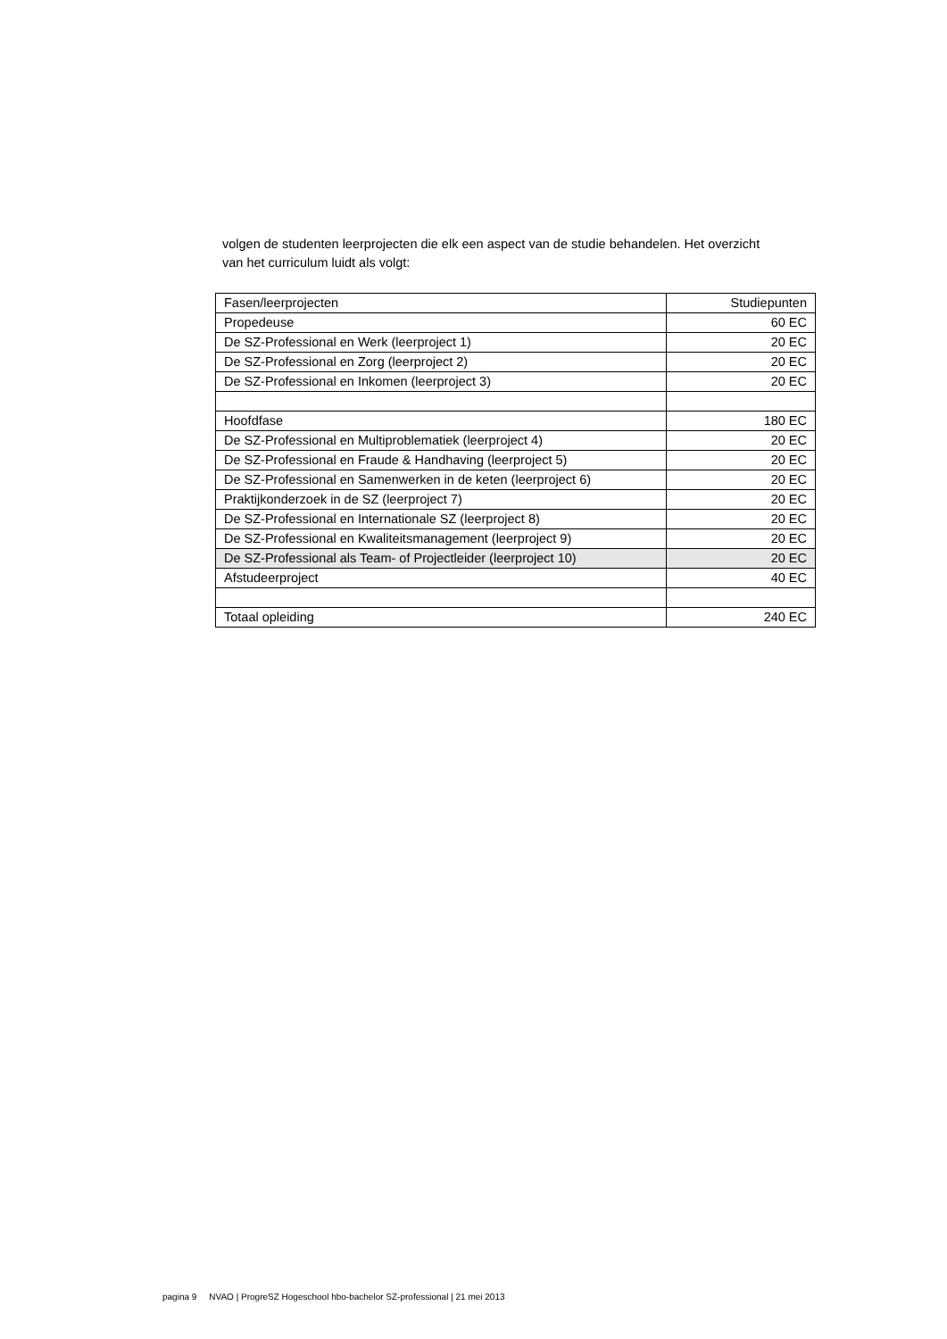volgen de studenten leerprojecten die elk een aspect van de studie behandelen. Het overzicht van het curriculum luidt als volgt:
| Fasen/leerprojecten | Studiepunten |
| Propedeuse | 60 EC |
| De SZ-Professional en Werk (leerproject 1) | 20 EC |
| De SZ-Professional en Zorg (leerproject 2) | 20 EC |
| De SZ-Professional en Inkomen (leerproject 3) | 20 EC |
| Hoofdfase | 180 EC |
| De SZ-Professional en Multiproblematiek (leerproject 4) | 20 EC |
| De SZ-Professional en Fraude & Handhaving (leerproject 5) | 20 EC |
| De SZ-Professional en Samenwerken in de keten (leerproject 6) | 20 EC |
| Praktijkonderzoek in de SZ (leerproject 7) | 20 EC |
| De SZ-Professional en Internationale SZ (leerproject 8) | 20 EC |
| De SZ-Professional en Kwaliteitsmanagement (leerproject 9) | 20 EC |
| De SZ-Professional als Team- of Projectleider (leerproject 10) | 20 EC |
| Afstudeerproject | 40 EC |
| Totaal opleiding | 240 EC |
pagina 9 NVAO | ProgreSZ Hogeschool hbo-bachelor SZ-professional | 21 mei 2013